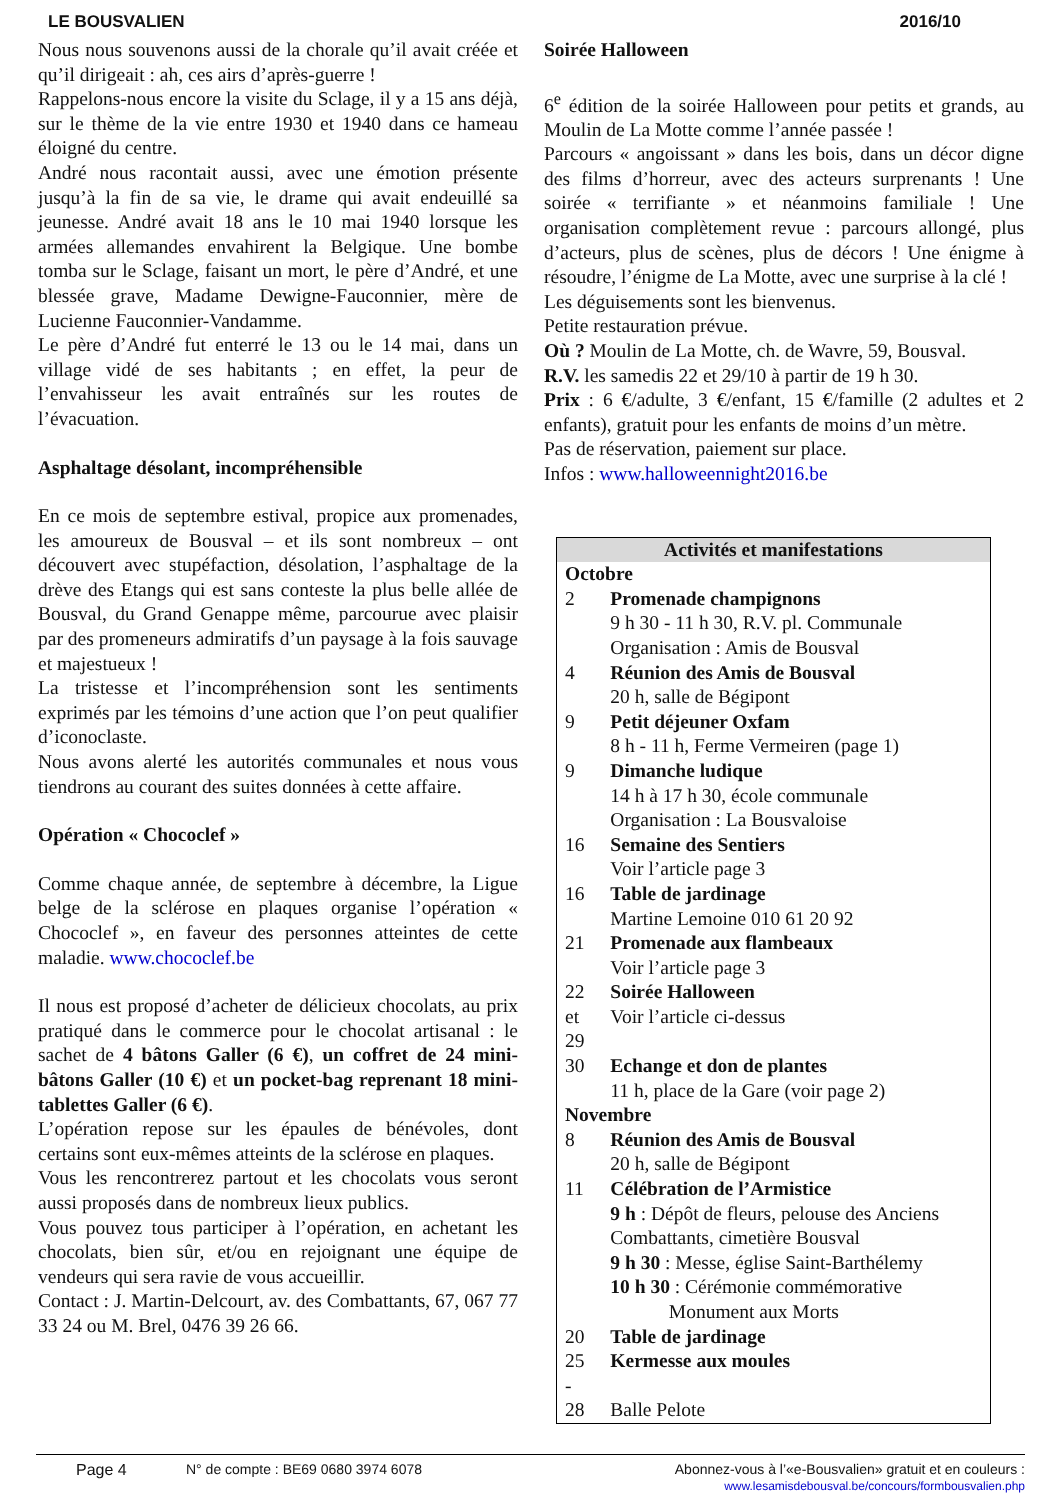LE BOUSVALIEN 2016/10
Nous nous souvenons aussi de la chorale qu’il avait créée et qu’il dirigeait : ah, ces airs d’après-guerre !
Rappelons-nous encore la visite du Sclage, il y a 15 ans déjà, sur le thème de la vie entre 1930 et 1940 dans ce hameau éloigné du centre.
André nous racontait aussi, avec une émotion présente jusqu’à la fin de sa vie, le drame qui avait endeuillé sa jeunesse. André avait 18 ans le 10 mai 1940 lorsque les armées allemandes envahirent la Belgique. Une bombe tomba sur le Sclage, faisant un mort, le père d’André, et une blessée grave, Madame Dewigne-Fauconnier, mère de Lucienne Fauconnier-Vandamme.
Le père d’André fut enterré le 13 ou le 14 mai, dans un village vidé de ses habitants ; en effet, la peur de l’envahisseur les avait entraînés sur les routes de l’évacuation.
Asphaltage désolant, incompréhensible
En ce mois de septembre estival, propice aux promenades, les amoureux de Bousval – et ils sont nombreux – ont découvert avec stupéfaction, désolation, l’asphaltage de la drève des Etangs qui est sans conteste la plus belle allée de Bousval, du Grand Genappe même, parcourue avec plaisir par des promeneurs admiratifs d’un paysage à la fois sauvage et majestueux !
La tristesse et l’incompréhension sont les sentiments exprimés par les témoins d’une action que l’on peut qualifier d’iconoclaste.
Nous avons alerté les autorités communales et nous vous tiendrons au courant des suites données à cette affaire.
Opération « Chococlef »
Comme chaque année, de septembre à décembre, la Ligue belge de la sclérose en plaques organise l’opération « Chococlef », en faveur des personnes atteintes de cette maladie. www.chococlef.be
Il nous est proposé d’acheter de délicieux chocolats, au prix pratiqué dans le commerce pour le chocolat artisanal : le sachet de 4 bâtons Galler (6 €), un coffret de 24 mini-bâtons Galler (10 €) et un pocket-bag reprenant 18 mini-tablettes Galler (6 €).
L’opération repose sur les épaules de bénévoles, dont certains sont eux-mêmes atteints de la sclérose en plaques.
Vous les rencontrerez partout et les chocolats vous seront aussi proposés dans de nombreux lieux publics.
Vous pouvez tous participer à l’opération, en achetant les chocolats, bien sûr, et/ou en rejoignant une équipe de vendeurs qui sera ravie de vous accueillir.
Contact : J. Martin-Delcourt, av. des Combattants, 67, 067 77 33 24 ou M. Brel, 0476 39 26 66.
Soirée Halloween
6<sup>e</sup> édition de la soirée Halloween pour petits et grands, au Moulin de La Motte comme l’année passée !
Parcours « angoissant » dans les bois, dans un décor digne des films d’horreur, avec des acteurs surprenants ! Une soirée « terrifiante » et néanmoins familiale ! Une organisation complètement revue : parcours allongé, plus d’acteurs, plus de scènes, plus de décors ! Une énigme à résoudre, l’énigme de La Motte, avec une surprise à la clé !
Les déguisements sont les bienvenus.
Petite restauration prévue.
Où ? Moulin de La Motte, ch. de Wavre, 59, Bousval.
R.V. les samedis 22 et 29/10 à partir de 19 h 30.
Prix : 6 €/adulte, 3 €/enfant, 15 €/famille (2 adultes et 2 enfants), gratuit pour les enfants de moins d’un mètre.
Pas de réservation, paiement sur place.
Infos : www.halloweennight2016.be
| Activités et manifestations | |
| Octobre | |
| 2 | Promenade champignons 9 h 30 - 11 h 30, R.V. pl. Communale Organisation : Amis de Bousval |
| 4 | Réunion des Amis de Bousval 20 h, salle de Bégipont |
| 9 | Petit déjeuner Oxfam 8 h - 11 h, Ferme Vermeiren (page 1) |
| 9 | Dimanche ludique 14 h à 17 h 30, école communale Organisation : La Bousvaloise |
| 16 | Semaine des Sentiers Voir l’article page 3 |
| 16 | Table de jardinage Martine Lemoine 010 61 20 92 |
| 21 | Promenade aux flambeaux Voir l’article page 3 |
| 22 et 29 | Soirée Halloween Voir l’article ci-dessus |
| 30 | Echange et don de plantes 11 h, place de la Gare (voir page 2) |
| Novembre | |
| 8 | Réunion des Amis de Bousval 20 h, salle de Bégipont |
| 11 | Célébration de l’Armistice 9 h : Dépôt de fleurs, pelouse des Anciens Combattants, cimetière Bousval 9 h 30 : Messe, église Saint-Barthélemy 10 h 30 : Cérémonie commémorative Monument aux Morts |
| 20 | Table de jardinage |
| 25 - | Kermesse aux moules |
| 28 | Balle Pelote |
Page 4 N° de compte : BE69 0680 3974 6078 Abonnez-vous à l’«e-Bousvalien» gratuit et en couleurs :
www.lesamisdebousval.be/concours/formbousvalien.php